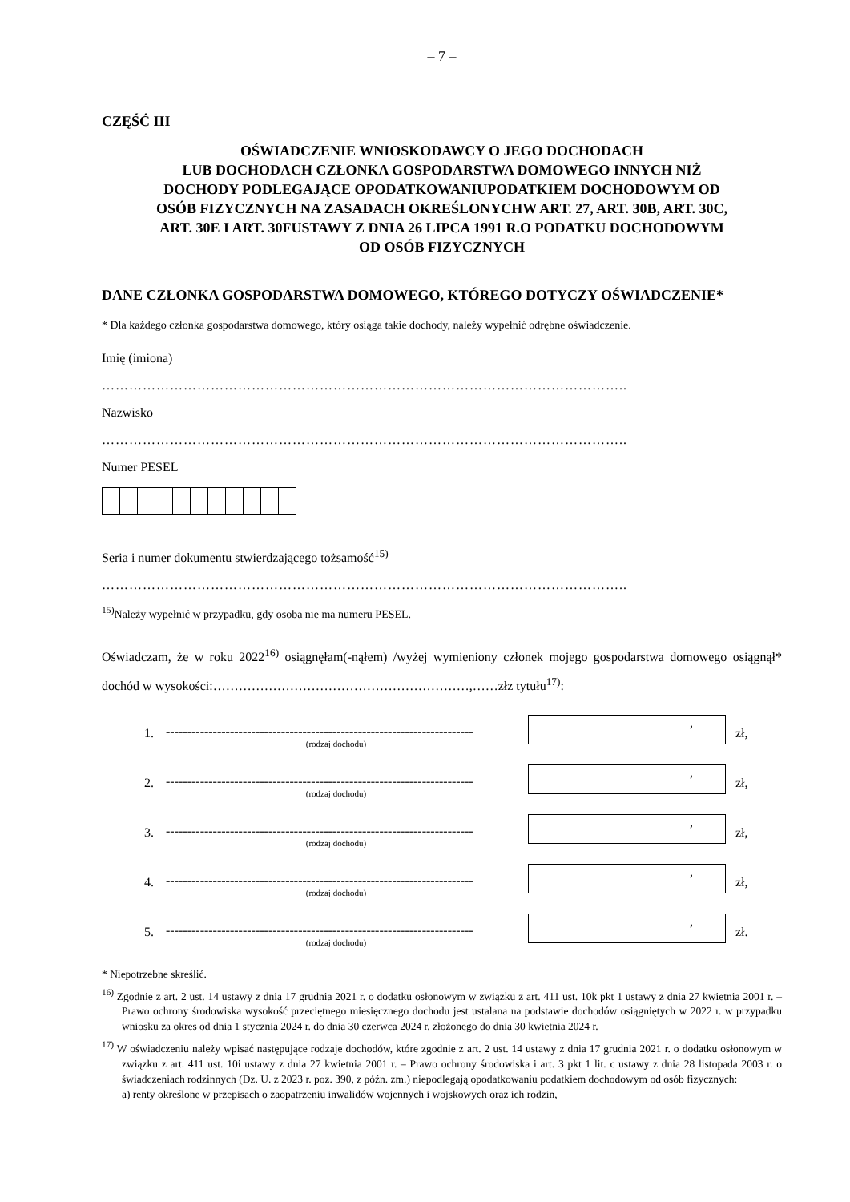– 7 –
CZĘŚĆ III
OŚWIADCZENIE WNIOSKODAWCY O JEGO DOCHODACH
LUB DOCHODACH CZŁONKA GOSPODARSTWA DOMOWEGO INNYCH NIŻ
DOCHODY PODLEGAJĄCE OPODATKOWANIUPODATKIEM DOCHODOWYM OD
OSÓB FIZYCZNYCH NA ZASADACH OKREŚLONYCHW ART. 27, ART. 30B, ART. 30C,
ART. 30E I ART. 30FUSTAWY Z DNIA 26 LIPCA 1991 R.O PODATKU DOCHODOWYM
OD OSÓB FIZYCZNYCH
DANE CZŁONKA GOSPODARSTWA DOMOWEGO, KTÓREGO DOTYCZY OŚWIADCZENIE*
* Dla każdego członka gospodarstwa domowego, który osiąga takie dochody, należy wypełnić odrębne oświadczenie.
Imię (imiona)
……………………………………………………………………………………………………..
Nazwisko
……………………………………………………………………………………………………..
Numer PESEL
Seria i numer dokumentu stwierdzającego tożsamość<sup>15)</sup>
……………………………………………………………………………………………………..
<sup>15)</sup> Należy wypełnić w przypadku, gdy osoba nie ma numeru PESEL.
Oświadczam, że w roku 2022<sup>16)</sup> osiągnęłam(-nąłem) /wyżej wymieniony członek mojego gospodarstwa domowego osiągnął* dochód w wysokości:……………………………………………………,……złz tytułu<sup>17)</sup>:
1. ------------------------------------------------------------------------
(rodzaj dochodu)
,
zł,
2. ------------------------------------------------------------------------
(rodzaj dochodu)
,
zł,
3. ------------------------------------------------------------------------
(rodzaj dochodu)
,
zł,
4. ------------------------------------------------------------------------
(rodzaj dochodu)
,
zł,
5. ------------------------------------------------------------------------
(rodzaj dochodu)
,
zł.
* Niepotrzebne skreślić.
<sup>16)</sup> Zgodnie z art. 2 ust. 14 ustawy z dnia 17 grudnia 2021 r. o dodatku osłonowym w związku z art. 411 ust. 10k pkt 1 ustawy z dnia 27 kwietnia 2001 r. – Prawo ochrony środowiska wysokość przeciętnego miesięcznego dochodu jest ustalana na podstawie dochodów osiągniętych w 2022 r. w przypadku wniosku za okres od dnia 1 stycznia 2024 r. do dnia 30 czerwca 2024 r. złożonego do dnia 30 kwietnia 2024 r.
<sup>17)</sup> W oświadczeniu należy wpisać następujące rodzaje dochodów, które zgodnie z art. 2 ust. 14 ustawy z dnia 17 grudnia 2021 r. o dodatku osłonowym w związku z art. 411 ust. 10i ustawy z dnia 27 kwietnia 2001 r. – Prawo ochrony środowiska i art. 3 pkt 1 lit. c ustawy z dnia 28 listopada 2003 r. o świadczeniach rodzinnych (Dz. U. z 2023 r. poz. 390, z późn. zm.) niepodlegają opodatkowaniu podatkiem dochodowym od osób fizycznych:
a) renty określone w przepisach o zaopatrzeniu inwalidów wojennych i wojskowych oraz ich rodzin,